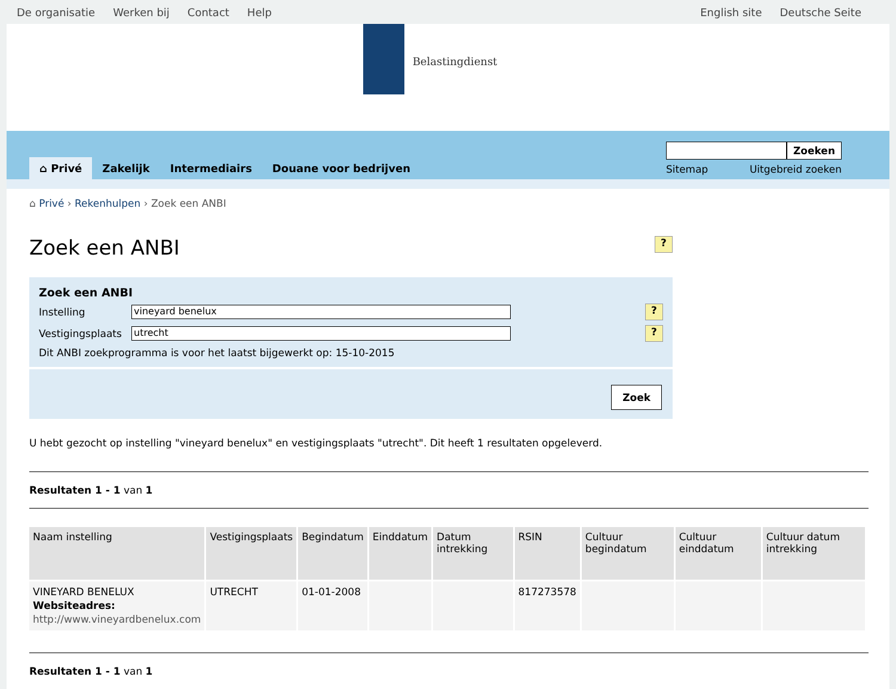De organisatie Werken bij Contact Help English site Deutsche Seite
Belastingdienst
⌂ Privé Zakelijk Intermediairs Douane voor bedrijven
Zoeken
Sitemap Uitgebreid zoeken
⌂ Privé › Rekenhulpen › Zoek een ANBI
Zoek een ANBI
?
Zoek een ANBI
Instelling
vineyard benelux
?
Vestigingsplaats
utrecht
?
Dit ANBI zoekprogramma is voor het laatst bijgewerkt op: 15-10-2015
Zoek
U hebt gezocht op instelling "vineyard benelux" en vestigingsplaats "utrecht". Dit heeft 1 resultaten opgeleverd.
Resultaten 1 - 1 van 1
| Naam instelling | Vestigingsplaats | Begindatum | Einddatum | Datum intrekking | RSIN | Cultuur begindatum | Cultuur einddatum | Cultuur datum intrekking |
| --- | --- | --- | --- | --- | --- | --- | --- | --- |
| VINEYARD BENELUX Websiteadres: http://www.vineyardbenelux.com | UTRECHT | 01-01-2008 | | | 817273578 | | | |
Resultaten 1 - 1 van 1